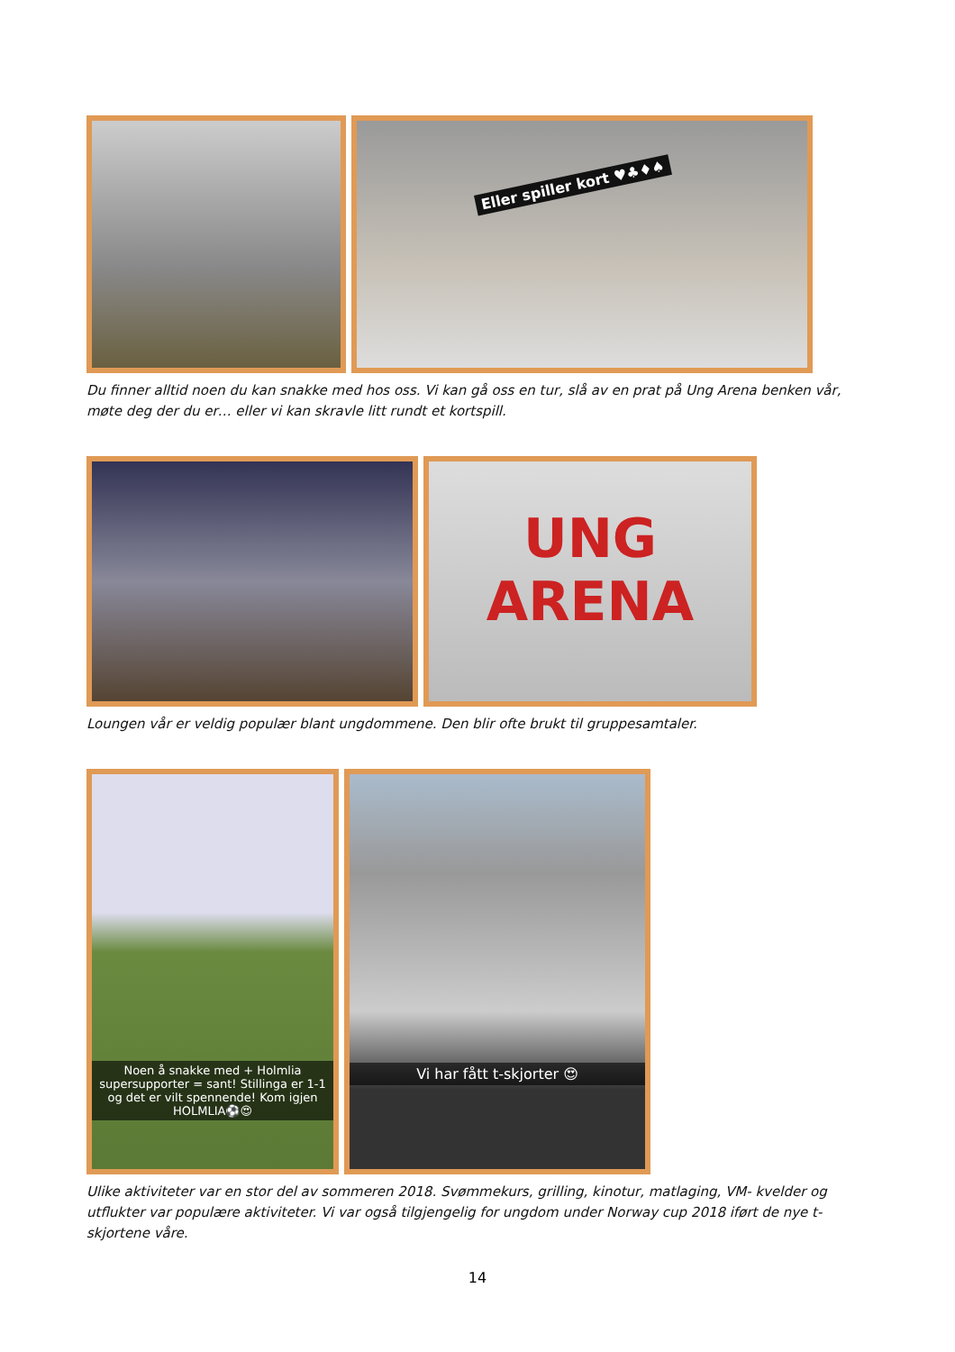Eller spiller kort ♥♣♦♠
Du finner alltid noen du kan snakke med hos oss. Vi kan gå oss en tur, slå av en prat på Ung Arena benken vår, møte deg der du er… eller vi kan skravle litt rundt et kortspill.
UNG
ARENA
Loungen vår er veldig populær blant ungdommene. Den blir ofte brukt til gruppesamtaler.
Noen å snakke med + Holmlia supersupporter = sant! Stillinga er 1-1 og det er vilt spennende! Kom igjen HOLMLIA⚽😍
Vi har fått t-skjorter 😍
Ulike aktiviteter var en stor del av sommeren 2018. Svømmekurs, grilling, kinotur, matlaging, VM- kvelder og utflukter var populære aktiviteter. Vi var også tilgjengelig for ungdom under Norway cup 2018 iført de nye t-skjortene våre.
14